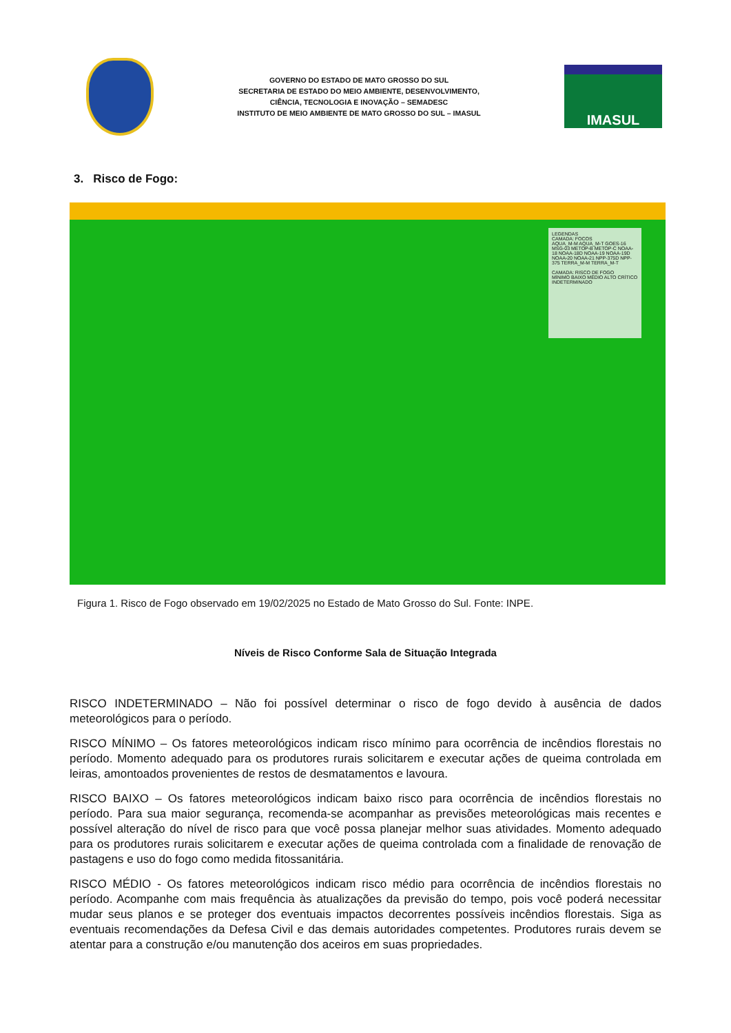GOVERNO DO ESTADO DE MATO GROSSO DO SUL
SECRETARIA DE ESTADO DO MEIO AMBIENTE, DESENVOLVIMENTO,
CIÊNCIA, TECNOLOGIA E INOVAÇÃO – SEMADESC
INSTITUTO DE MEIO AMBIENTE DE MATO GROSSO DO SUL – IMASUL
IMASUL
3. Risco de Fogo:
LEGENDAS
CAMADA: FOCOS
AQUA_M-M AQUA_M-T GOES-16 MSG-03 METOP-B METOP-C NOAA-18 NOAA-18D NOAA-19 NOAA-19D NOAA-20 NOAA-21 NPP-375D NPP-375 TERRA_M-M TERRA_M-T
CAMADA: RISCO DE FOGO
MÍNIMO BAIXO MÉDIO ALTO CRÍTICO INDETERMINADO
Figura 1. Risco de Fogo observado em 19/02/2025 no Estado de Mato Grosso do Sul. Fonte: INPE.
Níveis de Risco Conforme Sala de Situação Integrada
RISCO INDETERMINADO – Não foi possível determinar o risco de fogo devido à ausência de dados meteorológicos para o período.
RISCO MÍNIMO – Os fatores meteorológicos indicam risco mínimo para ocorrência de incêndios florestais no período. Momento adequado para os produtores rurais solicitarem e executar ações de queima controlada em leiras, amontoados provenientes de restos de desmatamentos e lavoura.
RISCO BAIXO – Os fatores meteorológicos indicam baixo risco para ocorrência de incêndios florestais no período. Para sua maior segurança, recomenda-se acompanhar as previsões meteorológicas mais recentes e possível alteração do nível de risco para que você possa planejar melhor suas atividades. Momento adequado para os produtores rurais solicitarem e executar ações de queima controlada com a finalidade de renovação de pastagens e uso do fogo como medida fitossanitária.
RISCO MÉDIO - Os fatores meteorológicos indicam risco médio para ocorrência de incêndios florestais no período. Acompanhe com mais frequência às atualizações da previsão do tempo, pois você poderá necessitar mudar seus planos e se proteger dos eventuais impactos decorrentes possíveis incêndios florestais. Siga as eventuais recomendações da Defesa Civil e das demais autoridades competentes. Produtores rurais devem se atentar para a construção e/ou manutenção dos aceiros em suas propriedades.